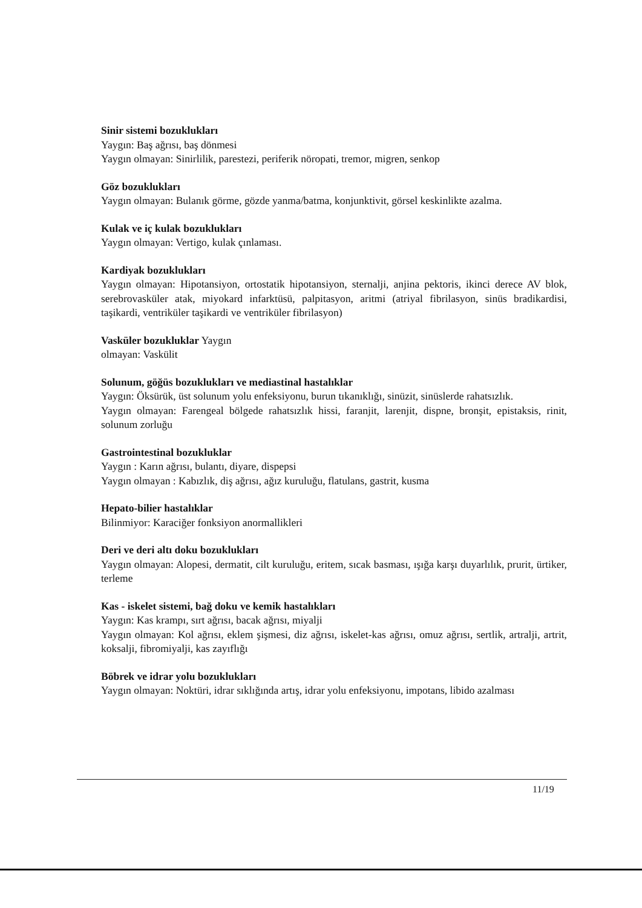Sinir sistemi bozuklukları
Yaygın: Baş ağrısı, baş dönmesi
Yaygın olmayan: Sinirlilik, parestezi, periferik nöropati, tremor, migren, senkop
Göz bozuklukları
Yaygın olmayan: Bulanık görme, gözde yanma/batma, konjunktivit, görsel keskinlikte azalma.
Kulak ve iç kulak bozuklukları
Yaygın olmayan: Vertigo, kulak çınlaması.
Kardiyak bozuklukları
Yaygın olmayan: Hipotansiyon, ortostatik hipotansiyon, sternalji, anjina pektoris, ikinci derece AV blok, serebrovasküler atak, miyokard infarktüsü, palpitasyon, aritmi (atriyal fibrilasyon, sinüs bradikardisi, taşikardi, ventriküler taşikardi ve ventriküler fibrilasyon)
Vasküler bozukluklar Yaygın
olmayan: Vaskülit
Solunum, göğüs bozuklukları ve mediastinal hastalıklar
Yaygın: Öksürük, üst solunum yolu enfeksiyonu, burun tıkanıklığı, sinüzit, sinüslerde rahatsızlık.
Yaygın olmayan: Farengeal bölgede rahatsızlık hissi, faranjit, larenjit, dispne, bronşit, epistaksis, rinit, solunum zorluğu
Gastrointestinal bozukluklar
Yaygın : Karın ağrısı, bulantı, diyare, dispepsi
Yaygın olmayan : Kabızlık, diş ağrısı, ağız kuruluğu, flatulans, gastrit, kusma
Hepato-bilier hastalıklar
Bilinmiyor: Karaciğer fonksiyon anormallikleri
Deri ve deri altı doku bozuklukları
Yaygın olmayan: Alopesi, dermatit, cilt kuruluğu, eritem, sıcak basması, ışığa karşı duyarlılık, prurit, ürtiker, terleme
Kas - iskelet sistemi, bağ doku ve kemik hastalıkları
Yaygın: Kas krampı, sırt ağrısı, bacak ağrısı, miyalji
Yaygın olmayan: Kol ağrısı, eklem şişmesi, diz ağrısı, iskelet-kas ağrısı, omuz ağrısı, sertlik, artralji, artrit, koksalji, fibromiyalji, kas zayıflığı
Böbrek ve idrar yolu bozuklukları
Yaygın olmayan: Noktüri, idrar sıklığında artış, idrar yolu enfeksiyonu, impotans, libido azalması
11/19